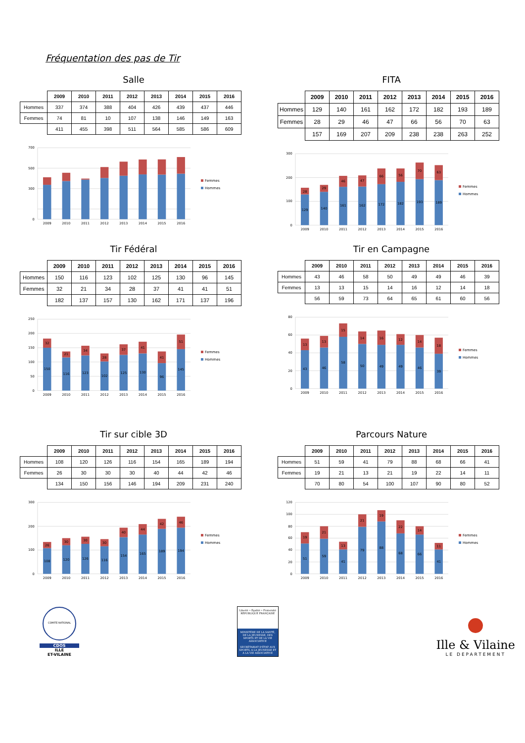Fréquentation des pas de Tir
Salle
| | 2009 | 2010 | 2011 | 2012 | 2013 | 2014 | 2015 | 2016 |
| --- | --- | --- | --- | --- | --- | --- | --- | --- |
| Hommes | 337 | 374 | 388 | 404 | 426 | 439 | 437 | 446 |
| Femmes | 74 | 81 | 10 | 107 | 138 | 146 | 149 | 163 |
| | 411 | 455 | 398 | 511 | 564 | 585 | 586 | 609 |
0
300
500
700
2009
2010
2011
2012
2013
2014
2015
2016
Femmes
Hommes
FITA
| | 2009 | 2010 | 2011 | 2012 | 2013 | 2014 | 2015 | 2016 |
| --- | --- | --- | --- | --- | --- | --- | --- | --- |
| Hommes | 129 | 140 | 161 | 162 | 172 | 182 | 193 | 189 |
| Femmes | 28 | 29 | 46 | 47 | 66 | 56 | 70 | 63 |
| | 157 | 169 | 207 | 209 | 238 | 238 | 263 | 252 |
0
100
200
300
129
28
140
29
161
46
162
47
172
66
182
56
193
70
189
63
2009
2010
2011
2012
2013
2014
2015
2016
Femmes
Hommes
Tir Fédéral
| | 2009 | 2010 | 2011 | 2012 | 2013 | 2014 | 2015 | 2016 |
| --- | --- | --- | --- | --- | --- | --- | --- | --- |
| Hommes | 150 | 116 | 123 | 102 | 125 | 130 | 96 | 145 |
| Femmes | 32 | 21 | 34 | 28 | 37 | 41 | 41 | 51 |
| | 182 | 137 | 157 | 130 | 162 | 171 | 137 | 196 |
0
50
100
150
200
250
150
32
116
21
123
34
102
28
125
37
130
41
96
41
145
51
2009
2010
2011
2012
2013
2014
2015
2016
Femmes
Hommes
Tir en Campagne
| | 2009 | 2010 | 2011 | 2012 | 2013 | 2014 | 2015 | 2016 |
| --- | --- | --- | --- | --- | --- | --- | --- | --- |
| Hommes | 43 | 46 | 58 | 50 | 49 | 49 | 46 | 39 |
| Femmes | 13 | 13 | 15 | 14 | 16 | 12 | 14 | 18 |
| | 56 | 59 | 73 | 64 | 65 | 61 | 60 | 56 |
0
20
40
60
80
43
13
46
13
58
15
50
14
49
16
49
12
46
14
39
18
2009
2010
2011
2012
2013
2014
2015
2016
Femmes
Hommes
Tir sur cible 3D
| | 2009 | 2010 | 2011 | 2012 | 2013 | 2014 | 2015 | 2016 |
| --- | --- | --- | --- | --- | --- | --- | --- | --- |
| Hommes | 108 | 120 | 126 | 116 | 154 | 165 | 189 | 194 |
| Femmes | 26 | 30 | 30 | 30 | 40 | 44 | 42 | 46 |
| | 134 | 150 | 156 | 146 | 194 | 209 | 231 | 240 |
0
100
200
300
108
26
120
30
126
30
116
30
154
40
165
44
189
42
194
46
2009
2010
2011
2012
2013
2014
2015
2016
Femmes
Hommes
Parcours Nature
| | 2009 | 2010 | 2011 | 2012 | 2013 | 2014 | 2015 | 2016 |
| --- | --- | --- | --- | --- | --- | --- | --- | --- |
| Hommes | 51 | 59 | 41 | 79 | 88 | 68 | 66 | 41 |
| Femmes | 19 | 21 | 13 | 21 | 19 | 22 | 14 | 11 |
| | 70 | 80 | 54 | 100 | 107 | 90 | 80 | 52 |
0
20
40
60
80
100
120
51
19
59
21
41
13
79
21
88
19
68
22
66
14
41
11
2009
2010
2011
2012
2013
2014
2015
2016
Femmes
Hommes
COMITÉ NATIONAL
CDOS
ILLE
ET-VILAINE
Liberté • Égalité • Fraternité
RÉPUBLIQUE FRANÇAISE
MINISTÈRE DE LA SANTÉ, DE LA JEUNESSE, DES SPORTS ET DE LA VIE ASSOCIATIVE
SECRÉTARIAT D'ÉTAT AUX SPORTS, A LA JEUNESSE ET A LA VIE ASSOCIATIVE
Ille & Vilaine
LE DEPARTEMENT